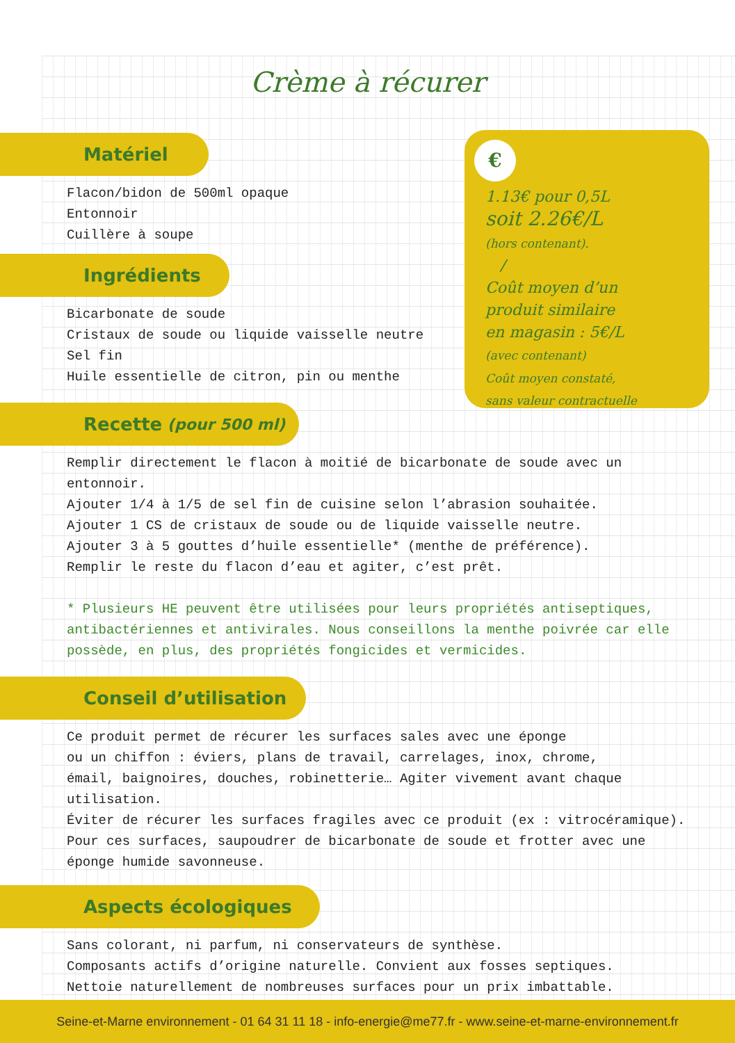Crème à récurer
Matériel
Flacon/bidon de 500ml opaque
Entonnoir
Cuillère à soupe
Ingrédients
Bicarbonate de soude
Cristaux de soude ou liquide vaisselle neutre
Sel fin
Huile essentielle de citron, pin ou menthe
Recette (pour 500 ml)
Remplir directement le flacon à moitié de bicarbonate de soude avec un
entonnoir.
Ajouter 1/4 à 1/5 de sel fin de cuisine selon l’abrasion souhaitée.
Ajouter 1 CS de cristaux de soude ou de liquide vaisselle neutre.
Ajouter 3 à 5 gouttes d’huile essentielle* (menthe de préférence).
Remplir le reste du flacon d’eau et agiter, c’est prêt.
* Plusieurs HE peuvent être utilisées pour leurs propriétés antiseptiques,
antibactériennes et antivirales. Nous conseillons la menthe poivrée car elle
possède, en plus, des propriétés fongicides et vermicides.
Conseil d’utilisation
Ce produit permet de récurer les surfaces sales avec une éponge
ou un chiffon : éviers, plans de travail, carrelages, inox, chrome,
émail, baignoires, douches, robinetterie… Agiter vivement avant chaque
utilisation.
Éviter de récurer les surfaces fragiles avec ce produit (ex : vitrocéramique).
Pour ces surfaces, saupoudrer de bicarbonate de soude et frotter avec une
éponge humide savonneuse.
Aspects écologiques
Sans colorant, ni parfum, ni conservateurs de synthèse.
Composants actifs d’origine naturelle. Convient aux fosses septiques.
Nettoie naturellement de nombreuses surfaces pour un prix imbattable.
€
1.13€ pour 0,5L
soit 2.26€/L
(hors contenant).
/
Coût moyen d’un
produit similaire
en magasin : 5€/L
(avec contenant)
Coût moyen constaté,
sans valeur contractuelle
Seine-et-Marne environnement - 01 64 31 11 18 - info-energie@me77.fr - www.seine-et-marne-environnement.fr